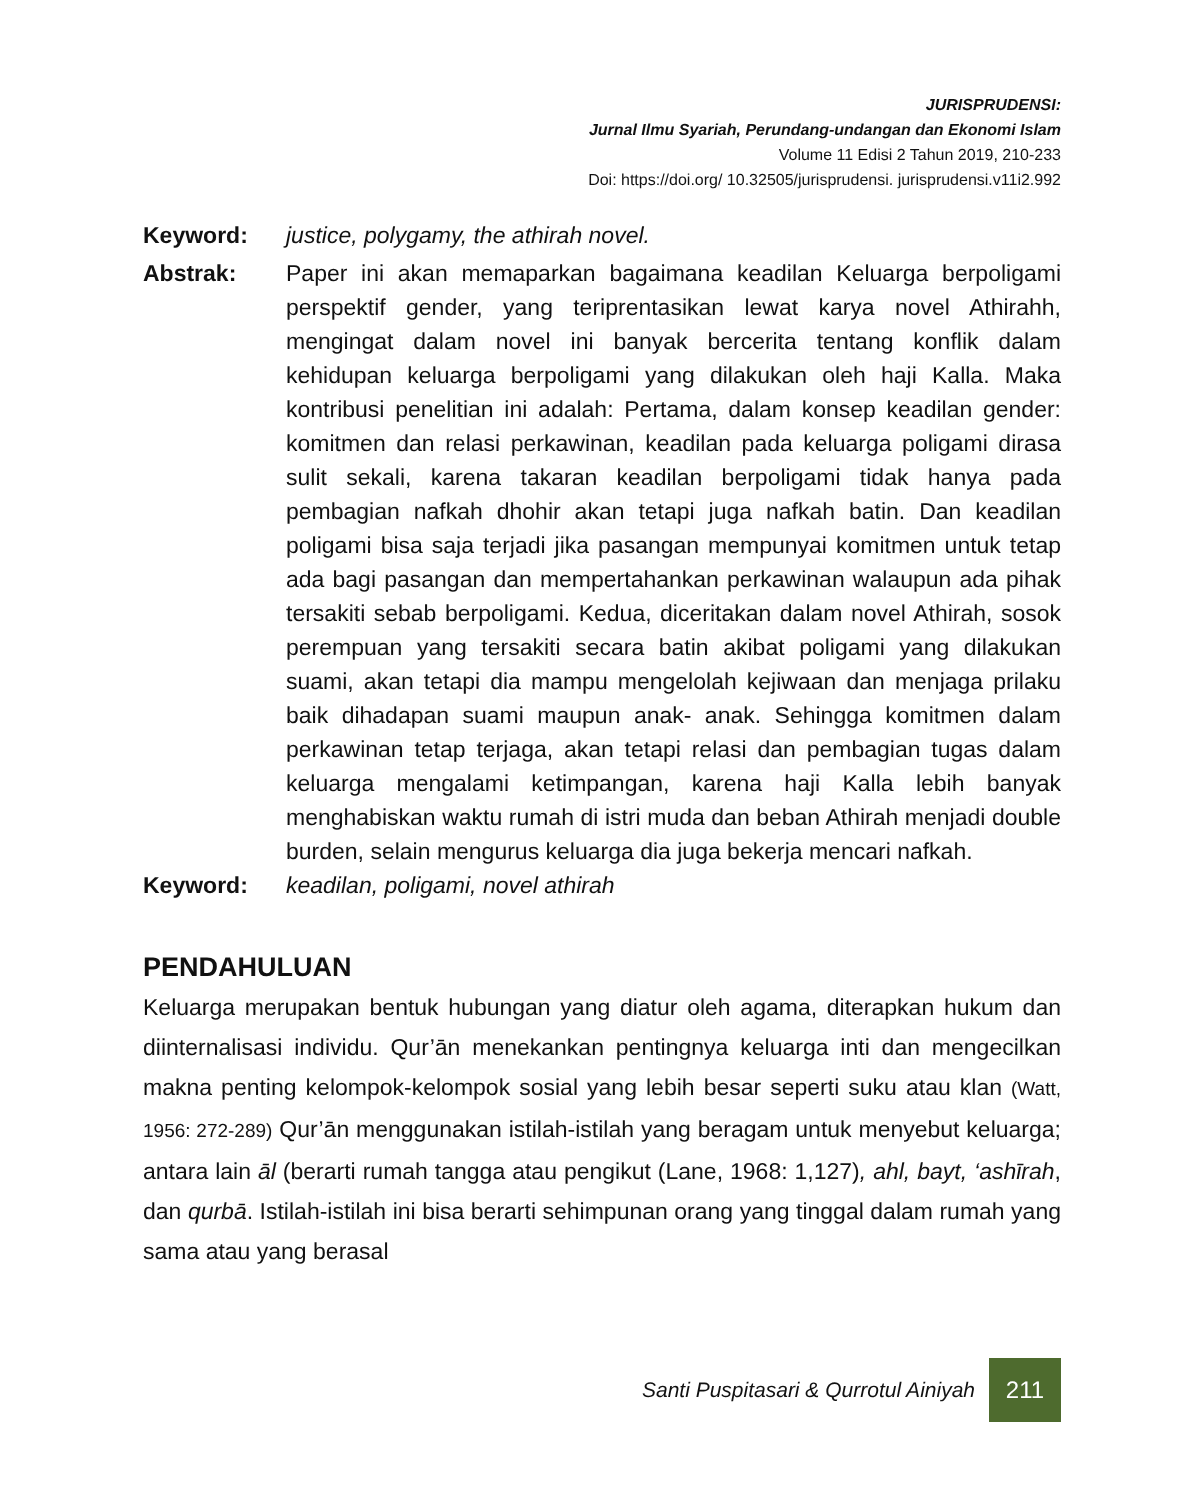JURISPRUDENSI:
Jurnal Ilmu Syariah, Perundang-undangan dan Ekonomi Islam
Volume 11 Edisi 2 Tahun 2019, 210-233
Doi: https://doi.org/ 10.32505/jurisprudensi. jurisprudensi.v11i2.992
Keyword: justice, polygamy, the athirah novel.
Abstrak: Paper ini akan memaparkan bagaimana keadilan Keluarga berpoligami perspektif gender, yang teriprentasikan lewat karya novel Athirahh, mengingat dalam novel ini banyak bercerita tentang konflik dalam kehidupan keluarga berpoligami yang dilakukan oleh haji Kalla. Maka kontribusi penelitian ini adalah: Pertama, dalam konsep keadilan gender: komitmen dan relasi perkawinan, keadilan pada keluarga poligami dirasa sulit sekali, karena takaran keadilan berpoligami tidak hanya pada pembagian nafkah dhohir akan tetapi juga nafkah batin. Dan keadilan poligami bisa saja terjadi jika pasangan mempunyai komitmen untuk tetap ada bagi pasangan dan mempertahankan perkawinan walaupun ada pihak tersakiti sebab berpoligami. Kedua, diceritakan dalam novel Athirah, sosok perempuan yang tersakiti secara batin akibat poligami yang dilakukan suami, akan tetapi dia mampu mengelolah kejiwaan dan menjaga prilaku baik dihadapan suami maupun anak- anak. Sehingga komitmen dalam perkawinan tetap terjaga, akan tetapi relasi dan pembagian tugas dalam keluarga mengalami ketimpangan, karena haji Kalla lebih banyak menghabiskan waktu rumah di istri muda dan beban Athirah menjadi double burden, selain mengurus keluarga dia juga bekerja mencari nafkah.
Keyword: keadilan, poligami, novel athirah
PENDAHULUAN
Keluarga merupakan bentuk hubungan yang diatur oleh agama, diterapkan hukum dan diinternalisasi individu. Qur’ān menekankan pentingnya keluarga inti dan mengecilkan makna penting kelompok-kelompok sosial yang lebih besar seperti suku atau klan (Watt, 1956: 272-289) Qur’ān menggunakan istilah-istilah yang beragam untuk menyebut keluarga; antara lain āl (berarti rumah tangga atau pengikut (Lane, 1968: 1,127), ahl, bayt, ‘ashīrah, dan qurbā. Istilah-istilah ini bisa berarti sehimpunan orang yang tinggal dalam rumah yang sama atau yang berasal
Santi Puspitasari & Qurrotul Ainiyah
211